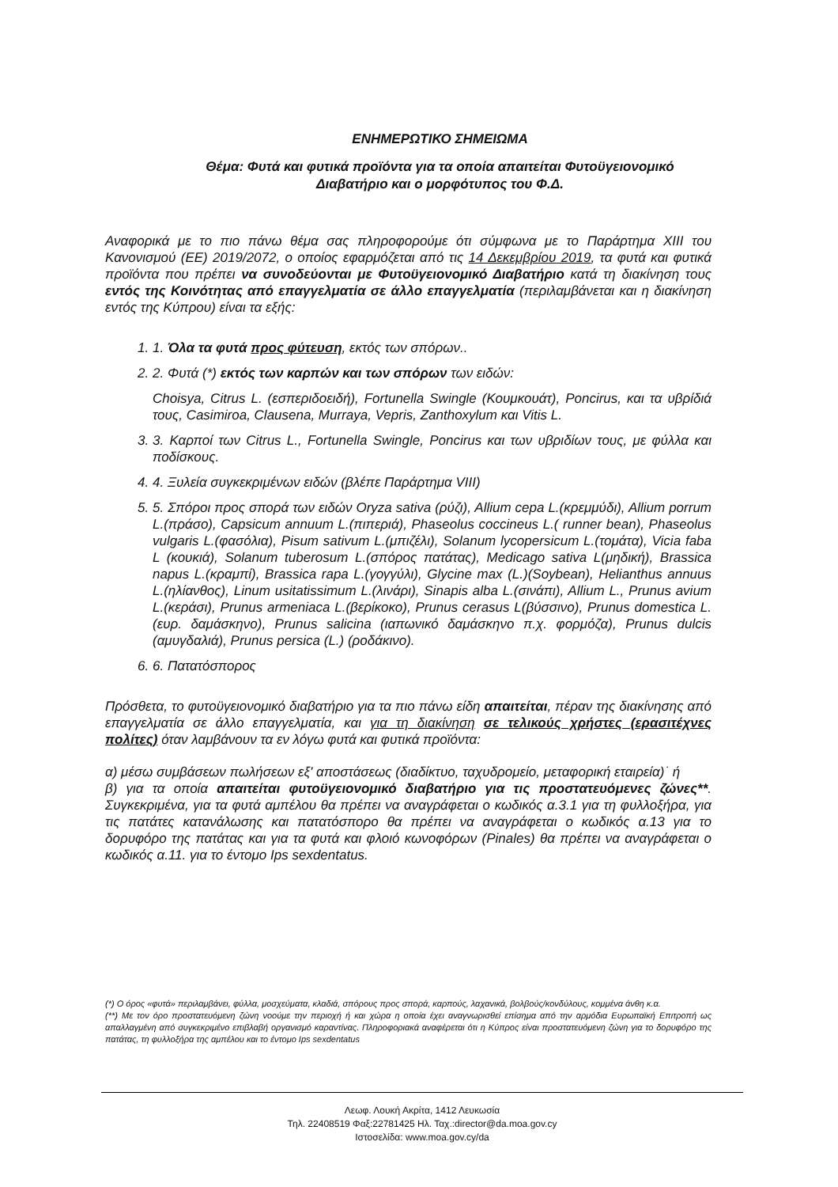ΕΝΗΜΕΡΩΤΙΚΟ ΣΗΜΕΙΩΜΑ
Θέμα: Φυτά και φυτικά προϊόντα για τα οποία απαιτείται Φυτοϋγειονομικό
Διαβατήριο και ο μορφότυπος του Φ.Δ.
Αναφορικά με το πιο πάνω θέμα σας πληροφορούμε ότι σύμφωνα με το Παράρτημα XIII του Κανονισμού (ΕΕ) 2019/2072, ο οποίος εφαρμόζεται από τις 14 Δεκεμβρίου 2019, τα φυτά και φυτικά προϊόντα που πρέπει να συνοδεύονται με Φυτοϋγειονομικό Διαβατήριο κατά τη διακίνηση τους εντός της Κοινότητας από επαγγελματία σε άλλο επαγγελματία (περιλαμβάνεται και η διακίνηση εντός της Κύπρου) είναι τα εξής:
1. 1. Όλα τα φυτά προς φύτευση, εκτός των σπόρων..
2. 2. Φυτά (*) εκτός των καρπών και των σπόρων των ειδών:
Choisya, Citrus L. (εσπεριδοειδή), Fortunella Swingle (Κουμκουάτ), Poncirus, και τα υβρίδιά τους, Casimiroa, Clausena, Murraya, Vepris, Zanthoxylum και Vitis L.
3. 3. Καρποί των Citrus L., Fortunella Swingle, Poncirus και των υβριδίων τους, με φύλλα και ποδίσκους.
4. 4. Ξυλεία συγκεκριμένων ειδών (βλέπε Παράρτημα VIII)
5. 5. Σπόροι προς σπορά των ειδών Oryza sativa (ρύζι), Allium cepa L.(κρεμμύδι), Allium porrum L.(πράσο), Capsicum annuum L.(πιπεριά), Phaseolus coccineus L.( runner bean), Phaseolus vulgaris L.(φασόλια), Pisum sativum L.(μπιζέλι), Solanum lycopersicum L.(τομάτα), Vicia faba L (κουκιά), Solanum tuberosum L.(σπόρος πατάτας), Medicago sativa L(μηδική), Brassica napus L.(κραμπί), Brassica rapa L.(γογγύλι), Glycine max (L.)(Soybean), Helianthus annuus L.(ηλίανθος), Linum usitatissimum L.(λινάρι), Sinapis alba L.(σινάπι), Allium L., Prunus avium L.(κεράσι), Prunus armeniaca L.(βερίκοκο), Prunus cerasus L(βύσσινο), Prunus domestica L.(ευρ. δαμάσκηνο), Prunus salicina (ιαπωνικό δαμάσκηνο π.χ. φορμόζα), Prunus dulcis (αμυγδαλιά), Prunus persica (L.) (ροδάκινο).
6. 6. Πατατόσπορος
Πρόσθετα, το φυτοϋγειονομικό διαβατήριο για τα πιο πάνω είδη απαιτείται, πέραν της διακίνησης από επαγγελματία σε άλλο επαγγελματία, και για τη διακίνηση σε τελικούς χρήστες (ερασιτέχνες πολίτες) όταν λαμβάνουν τα εν λόγω φυτά και φυτικά προϊόντα:
α) μέσω συμβάσεων πωλήσεων εξ' αποστάσεως (διαδίκτυο, ταχυδρομείο, μεταφορική εταιρεία)˙ ή
β) για τα οποία απαιτείται φυτοϋγειονομικό διαβατήριο για τις προστατευόμενες ζώνες**. Συγκεκριμένα, για τα φυτά αμπέλου θα πρέπει να αναγράφεται ο κωδικός α.3.1 για τη φυλλοξήρα, για τις πατάτες κατανάλωσης και πατατόσπορο θα πρέπει να αναγράφεται ο κωδικός α.13 για το δορυφόρο της πατάτας και για τα φυτά και φλοιό κωνοφόρων (Pinales) θα πρέπει να αναγράφεται ο κωδικός α.11. για το έντομο Ips sexdentatus.
(*) Ο όρος «φυτά» περιλαμβάνει, φύλλα, μοσχεύματα, κλαδιά, σπόρους προς σπορά, καρπούς, λαχανικά, βολβούς/κονδύλους, κομμένα άνθη κ.α.
(**) Με τον όρο προστατευόμενη ζώνη νοούμε την περιοχή ή και χώρα η οποία έχει αναγνωρισθεί επίσημα από την αρμόδια Ευρωπαϊκή Επιτροπή ως απαλλαγμένη από συγκεκριμένο επιβλαβή οργανισμό καραντίνας. Πληροφοριακά αναφέρεται ότι η Κύπρος είναι προστατευόμενη ζώνη για το δορυφόρο της πατάτας, τη φυλλοξήρα της αμπέλου και το έντομο Ips sexdentatus
Λεωφ. Λουκή Ακρίτα, 1412 Λευκωσία
Τηλ. 22408519 Φαξ:22781425 Ηλ. Ταχ.:director@da.moa.gov.cy
Ιστοσελίδα: www.moa.gov.cy/da